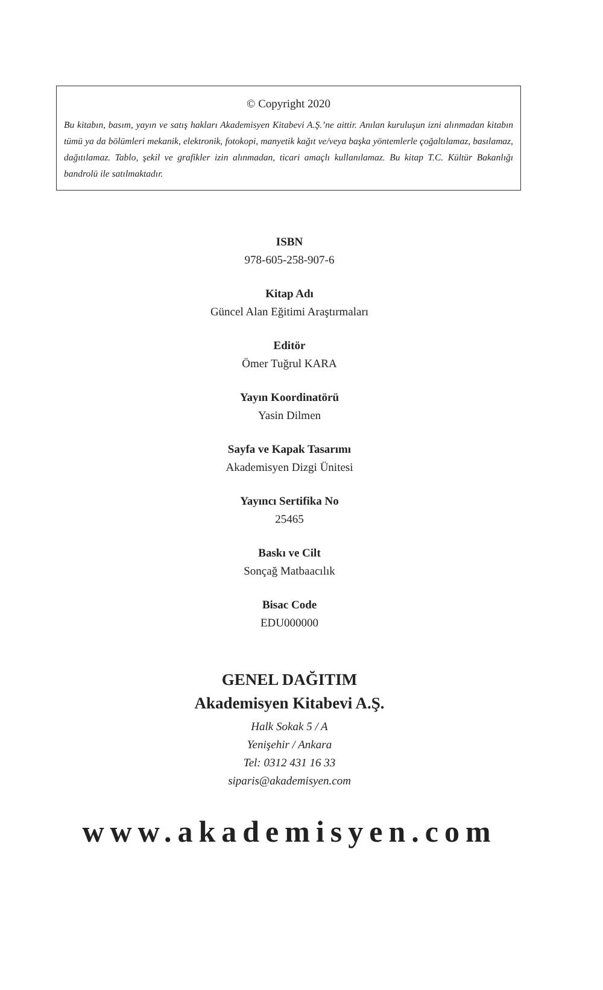© Copyright 2020
Bu kitabın, basım, yayın ve satış hakları Akademisyen Kitabevi A.Ş.’ne aittir. Anılan kuruluşun izni alınmadan kitabın tümü ya da bölümleri mekanik, elektronik, fotokopi, manyetik kağıt ve/veya başka yöntemlerle çoğaltılamaz, basılamaz, dağıtılamaz. Tablo, şekil ve grafikler izin alınmadan, ticari amaçlı kullanılamaz. Bu kitap T.C. Kültür Bakanlığı bandrolü ile satılmaktadır.
ISBN
978-605-258-907-6
Kitap Adı
Güncel Alan Eğitimi Araştırmaları
Editör
Ömer Tuğrul KARA
Yayın Koordinatörü
Yasin Dilmen
Sayfa ve Kapak Tasarımı
Akademisyen Dizgi Ünitesi
Yayıncı Sertifika No
25465
Baskı ve Cilt
Sonçağ Matbaacılık
Bisac Code
EDU000000
GENEL DAĞITIM
Akademisyen Kitabevi A.Ş.
Halk Sokak 5 / A
Yenişehir / Ankara
Tel: 0312 431 16 33
siparis@akademisyen.com
www.akademisyen.com